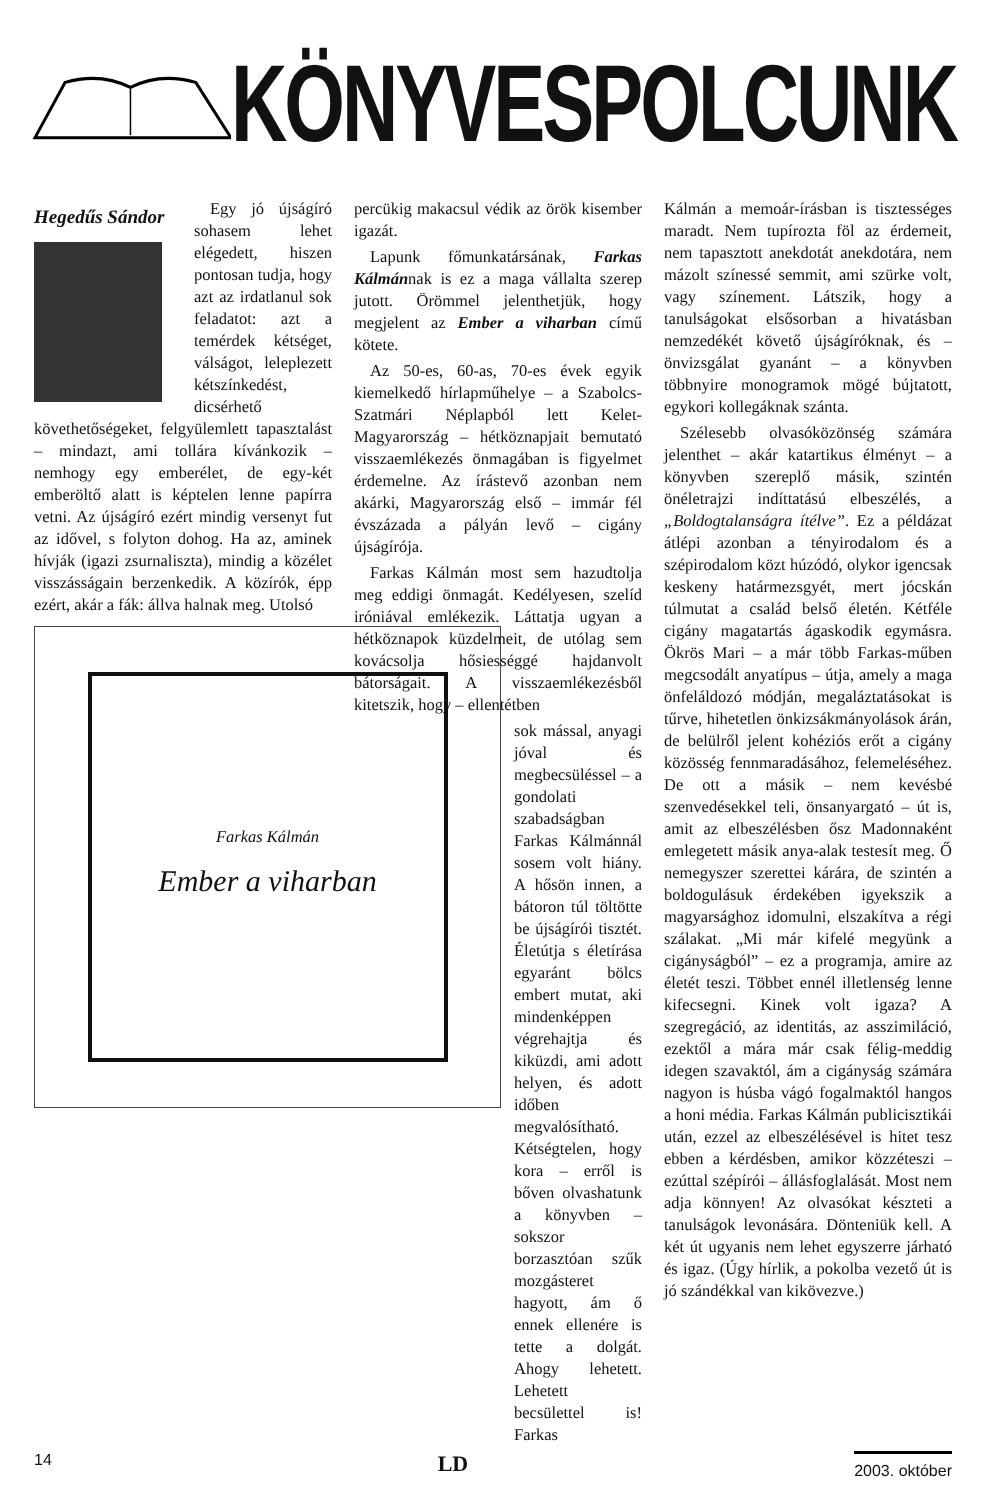KÖNYVESPOLCUNK
Hegedűs Sándor
Egy jó újságíró sohasem lehet elégedett, hiszen pontosan tudja, hogy azt az irdatlanul sok feladatot: azt a temérdek kétséget, válságot, leleplezett kétszínkedést, dicsérhető követhetőségeket, felgyülemlett tapasztalást – mindazt, ami tollára kívánkozik – nemhogy egy emberélet, de egy-két emberöltő alatt is képtelen lenne papírra vetni. Az újságíró ezért mindig versenyt fut az idővel, s folyton dohog. Ha az, aminek hívják (igazi zsurnaliszta), mindig a közélet visszásságain berzenkedik. A közírók, épp ezért, akár a fák: állva halnak meg. Utolsó
Farkas Kálmán
Ember a viharban
percükig makacsul védik az örök kisember igazát.
Lapunk főmunkatársának, Farkas Kálmánnak is ez a maga vállalta szerep jutott. Örömmel jelenthetjük, hogy megjelent az Ember a viharban című kötete.
Az 50-es, 60-as, 70-es évek egyik kiemelkedő hírlapműhelye – a Szabolcs-Szatmári Néplapból lett Kelet-Magyarország – hétköznapjait bemutató visszaemlékezés önmagában is figyelmet érdemelne. Az írástevő azonban nem akárki, Magyarország első – immár fél évszázada a pályán levő – cigány újságírója.
Farkas Kálmán most sem hazudtolja meg eddigi önmagát. Kedélyesen, szelíd iróniával emlékezik. Láttatja ugyan a hétköznapok küzdelmeit, de utólag sem kovácsolja hősiességgé hajdanvolt bátorságait. A visszaemlékezésből kitetszik, hogy – ellentétben
sok mással, anyagi jóval és megbecsüléssel – a gondolati szabadságban Farkas Kálmánnál sosem volt hiány. A hősön innen, a bátoron túl töltötte be újságírói tisztét. Életútja s életírása egyaránt bölcs embert mutat, aki mindenképpen végrehajtja és kiküzdi, ami adott helyen, és adott időben megvalósítható. Kétségtelen, hogy kora – erről is bőven olvashatunk a könyvben – sokszor borzasztóan szűk mozgásteret hagyott, ám ő ennek ellenére is tette a dolgát. Ahogy lehetett. Lehetett becsülettel is! Farkas
Kálmán a memoár-írásban is tisztességes maradt. Nem tupírozta föl az érdemeit, nem tapasztott anekdotát anekdotára, nem mázolt színessé semmit, ami szürke volt, vagy színement. Látszik, hogy a tanulságokat elsősorban a hivatásban nemzedékét követő újságíróknak, és – önvizsgálat gyanánt – a könyvben többnyire monogramok mögé bújtatott, egykori kollegáknak szánta.
Szélesebb olvasóközönség számára jelenthet – akár katartikus élményt – a könyvben szereplő másik, szintén önéletrajzi indíttatású elbeszélés, a „Boldogtalanságra ítélve”. Ez a példázat átlépi azonban a tényirodalom és a szépirodalom közt húzódó, olykor igencsak keskeny határmezsgyét, mert jócskán túlmutat a család belső életén. Kétféle cigány magatartás ágaskodik egymásra. Ökrös Mari – a már több Farkas-műben megcsodált anyatípus – útja, amely a maga önfeláldozó módján, megaláztatásokat is tűrve, hihetetlen önkizsákmányolások árán, de belülről jelent kohéziós erőt a cigány közösség fennmaradásához, felemeléséhez. De ott a másik – nem kevésbé szenvedésekkel teli, önsanyargató – út is, amit az elbeszélésben ősz Madonnaként emlegetett másik anya-alak testesít meg. Ő nemegyszer szerettei kárára, de szintén a boldogulásuk érdekében igyekszik a magyarsághoz idomulni, elszakítva a régi szálakat. „Mi már kifelé megyünk a cigányságból” – ez a programja, amire az életét teszi. Többet ennél illetlenség lenne kifecsegni. Kinek volt igaza? A szegregáció, az identitás, az asszimiláció, ezektől a mára már csak félig-meddig idegen szavaktól, ám a cigányság számára nagyon is húsba vágó fogalmaktól hangos a honi média. Farkas Kálmán publicisztikái után, ezzel az elbeszélésével is hitet tesz ebben a kérdésben, amikor közzéteszi – ezúttal szépírói – állásfoglalását. Most nem adja könnyen! Az olvasókat készteti a tanulságok levonására. Dönteniük kell. A két út ugyanis nem lehet egyszerre járható és igaz. (Úgy hírlik, a pokolba vezető út is jó szándékkal van kikövezve.)
14 LD 2003. október